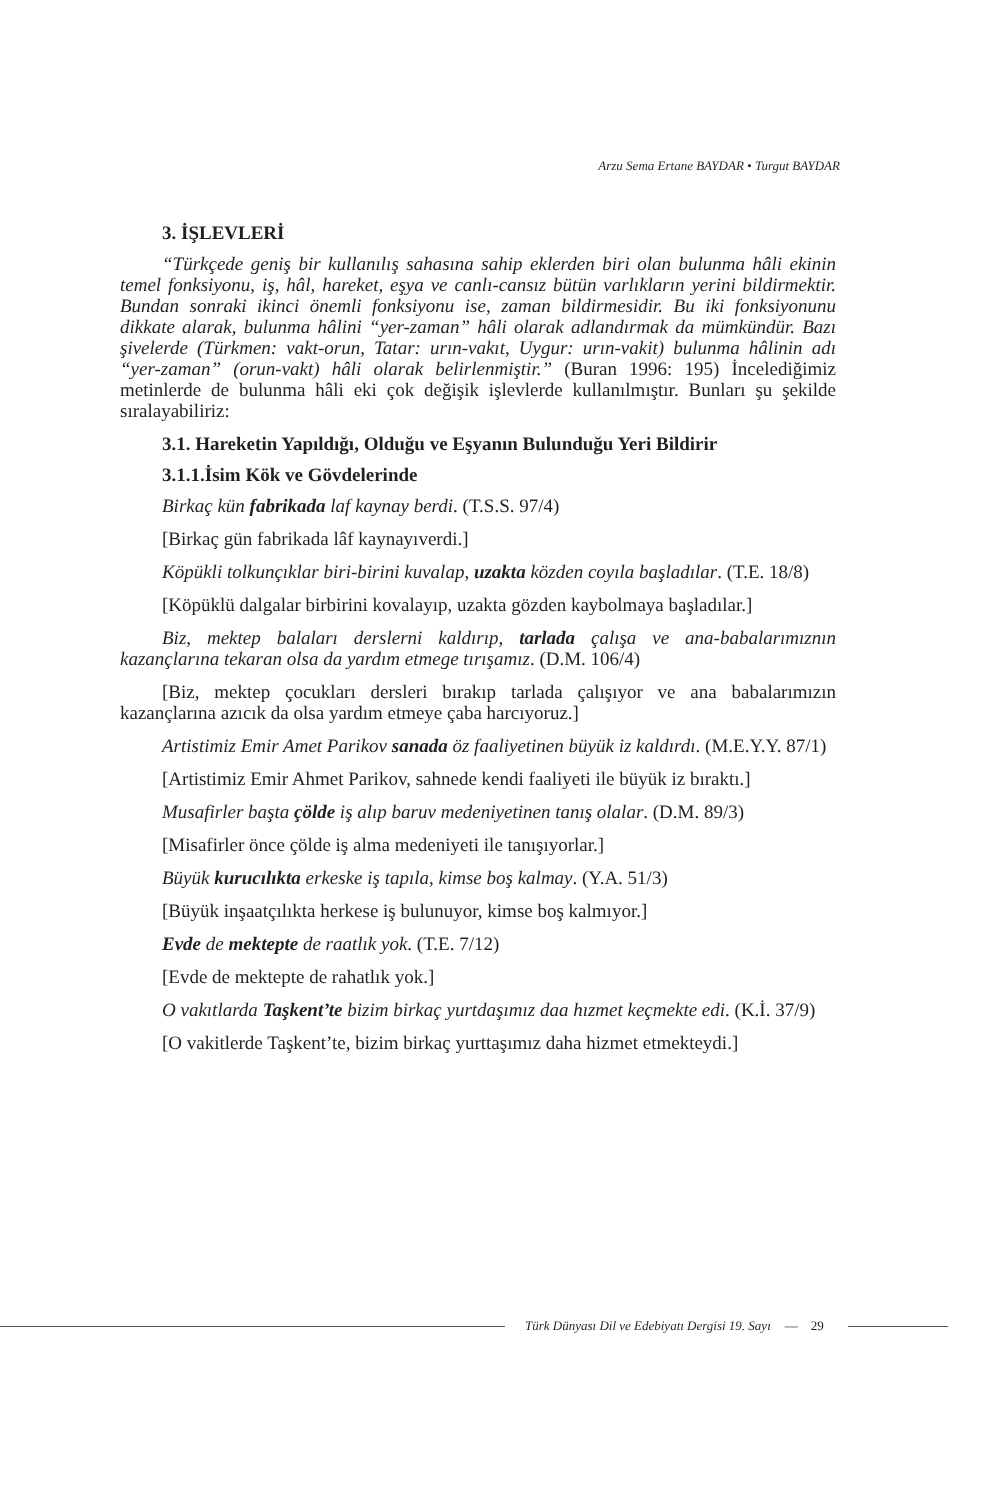Arzu Sema Ertane BAYDAR • Turgut BAYDAR
3. İŞLEVLERİ
“Türkçede geniş bir kullanılış sahasına sahip eklerden biri olan bulunma hâli ekinin temel fonksiyonu, iş, hâl, hareket, eşya ve canlı-cansız bütün varlıkların yerini bildirmektir. Bundan sonraki ikinci önemli fonksiyonu ise, zaman bildirmesidir. Bu iki fonksiyonunu dikkate alarak, bulunma hâlini “yer-zaman” hâli olarak adlandırmak da mümkündür. Bazı şivelerde (Türkmen: vakt-orun, Tatar: urın-vakıt, Uygur: urın-vakit) bulunma hâlinin adı “yer-zaman” (orun-vakt) hâli olarak belirlenmiştir.” (Buran 1996: 195) İncelediğimiz metinlerde de bulunma hâli eki çok değişik işlevlerde kullanılmıştır. Bunları şu şekilde sıralayabiliriz:
3.1. Hareketin Yapıldığı, Olduğu ve Eşyanın Bulunduğu Yeri Bildirir
3.1.1.İsim Kök ve Gövdelerinde
Birkaç kün fabrikada laf kaynay berdi. (T.S.S. 97/4)
[Birkaç gün fabrikada lâf kaynayıverdi.]
Köpükli tolkunçıklar biri-birini kuvalap, uzakta közden coyıla başladılar. (T.E. 18/8)
[Köpüklü dalgalar birbirini kovalayıp, uzakta gözden kaybolmaya başladılar.]
Biz, mektep balaları derslerni kaldırıp, tarlada çalışa ve ana-babalarımıznın kazançlarına tekaran olsa da yardım etmege tırışamız. (D.M. 106/4)
[Biz, mektep çocukları dersleri bırakıp tarlada çalışıyor ve ana babalarımızın kazançlarına azıcık da olsa yardım etmeye çaba harcıyoruz.]
Artistimiz Emir Amet Parikov sanada öz faaliyetinen büyük iz kaldırdı. (M.E.Y.Y. 87/1)
[Artistimiz Emir Ahmet Parikov, sahnede kendi faaliyeti ile büyük iz bıraktı.]
Musafirler başta çölde iş alıp baruv medeniyetinen tanış olalar. (D.M. 89/3)
[Misafirler önce çölde iş alma medeniyeti ile tanışıyorlar.]
Büyük kurucılıkta erkeske iş tapıla, kimse boş kalmay. (Y.A. 51/3)
[Büyük inşaatçılıkta herkese iş bulunuyor, kimse boş kalmıyor.]
Evde de mektepte de raatlık yok. (T.E. 7/12)
[Evde de mektepte de rahatlık yok.]
O vakıtlarda Taşkent’te bizim birkaç yurtdaşımız daa hızmet keçmekte edi. (K.İ. 37/9)
[O vakitlerde Taşkent’te, bizim birkaç yurttaşımız daha hizmet etmekteydi.]
Türk Dünyası Dil ve Edebiyatı Dergisi 19. Sayı — 29